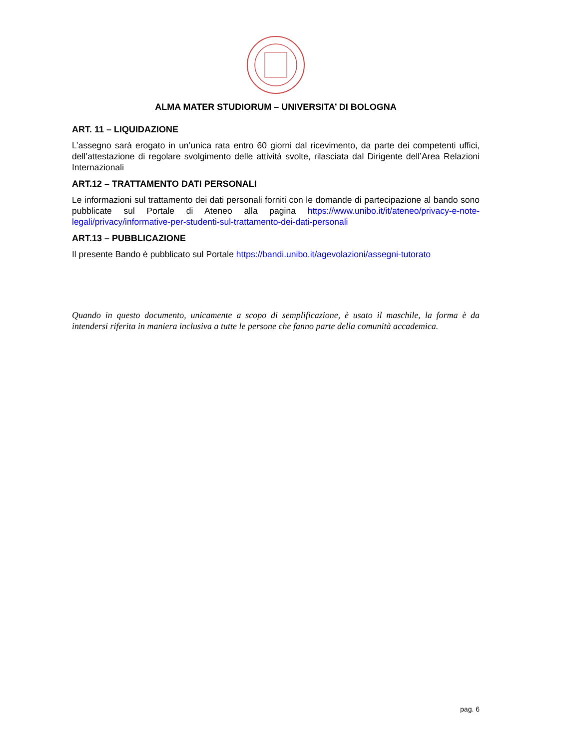ALMA MATER STUDIORUM – UNIVERSITA’ DI BOLOGNA
ART. 11 – LIQUIDAZIONE
L’assegno sarà erogato in un’unica rata entro 60 giorni dal ricevimento, da parte dei competenti uffici, dell’attestazione di regolare svolgimento delle attività svolte, rilasciata dal Dirigente dell’Area Relazioni Internazionali
ART.12 – TRATTAMENTO DATI PERSONALI
Le informazioni sul trattamento dei dati personali forniti con le domande di partecipazione al bando sono pubblicate sul Portale di Ateneo alla pagina https://www.unibo.it/it/ateneo/privacy-e-note-legali/privacy/informative-per-studenti-sul-trattamento-dei-dati-personali
ART.13 – PUBBLICAZIONE
Il presente Bando è pubblicato sul Portale https://bandi.unibo.it/agevolazioni/assegni-tutorato
Quando in questo documento, unicamente a scopo di semplificazione, è usato il maschile, la forma è da intendersi riferita in maniera inclusiva a tutte le persone che fanno parte della comunità accademica.
pag. 6